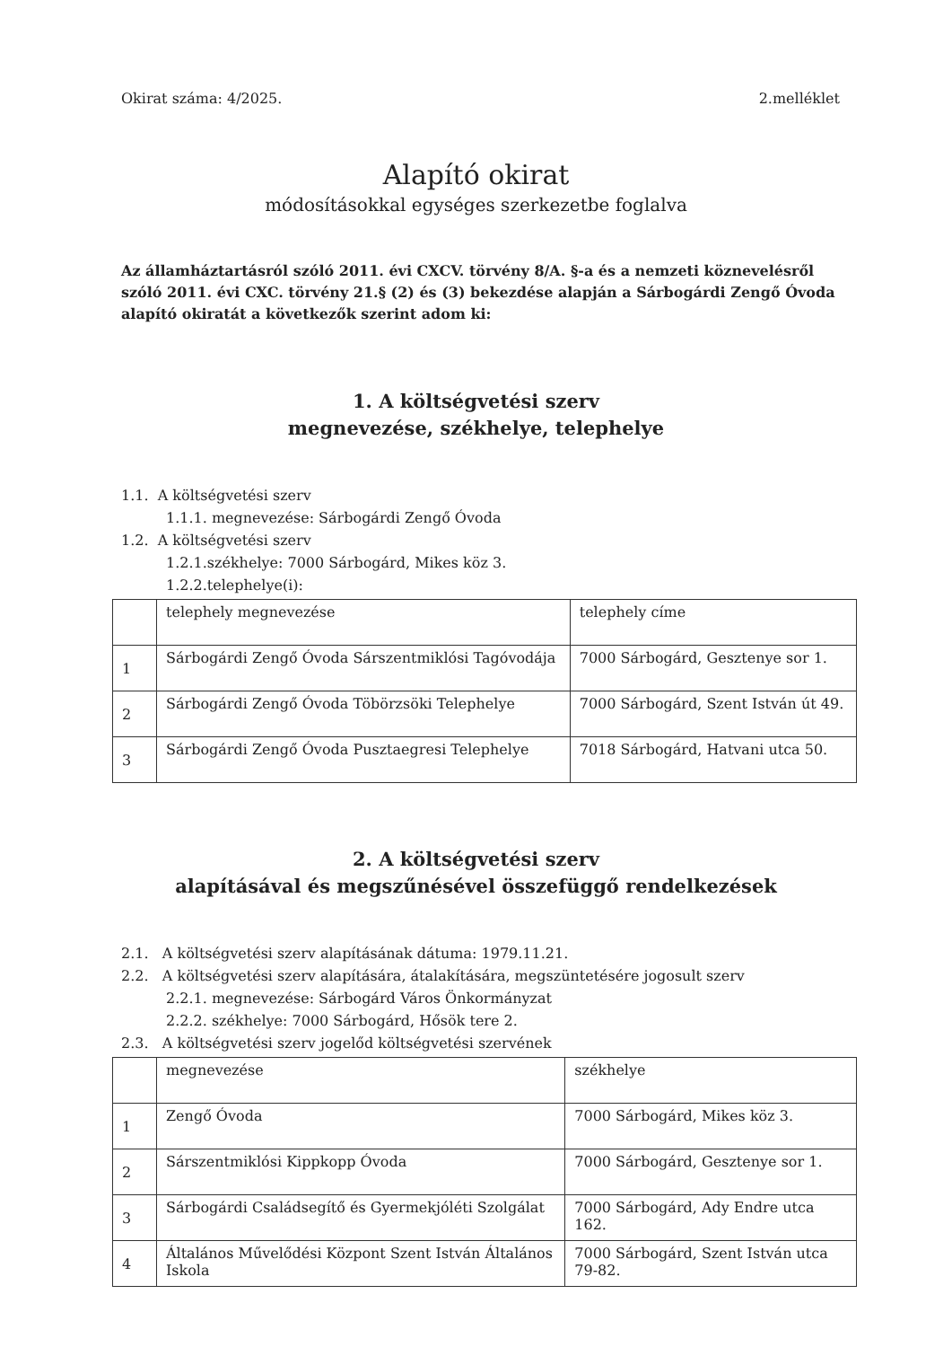Okirat száma: 4/2025. 2.melléklet
Alapító okirat
módosításokkal egységes szerkezetbe foglalva
Az államháztartásról szóló 2011. évi CXCV. törvény 8/A. §-a és a nemzeti köznevelésről szóló 2011. évi CXC. törvény 21.§ (2) és (3) bekezdése alapján a Sárbogárdi Zengő Óvoda alapító okiratát a következők szerint adom ki:
1. A költségvetési szerv
megnevezése, székhelye, telephelye
1.1. A költségvetési szerv
1.1.1. megnevezése: Sárbogárdi Zengő Óvoda
1.2. A költségvetési szerv
1.2.1.székhelye: 7000 Sárbogárd, Mikes köz 3.
1.2.2.telephelye(i):
| | telephely megnevezése | telephely címe |
| 1 | Sárbogárdi Zengő Óvoda Sárszentmiklósi Tagóvodája | 7000 Sárbogárd, Gesztenye sor 1. |
| 2 | Sárbogárdi Zengő Óvoda Töbörzsöki Telephelye | 7000 Sárbogárd, Szent István út 49. |
| 3 | Sárbogárdi Zengő Óvoda Pusztaegresi Telephelye | 7018 Sárbogárd, Hatvani utca 50. |
2. A költségvetési szerv
alapításával és megszűnésével összefüggő rendelkezések
2.1. A költségvetési szerv alapításának dátuma: 1979.11.21.
2.2. A költségvetési szerv alapítására, átalakítására, megszüntetésére jogosult szerv
2.2.1. megnevezése: Sárbogárd Város Önkormányzat
2.2.2. székhelye: 7000 Sárbogárd, Hősök tere 2.
2.3. A költségvetési szerv jogelőd költségvetési szervének
| | megnevezése | székhelye |
| 1 | Zengő Óvoda | 7000 Sárbogárd, Mikes köz 3. |
| 2 | Sárszentmiklósi Kippkopp Óvoda | 7000 Sárbogárd, Gesztenye sor 1. |
| 3 | Sárbogárdi Családsegítő és Gyermekjóléti Szolgálat | 7000 Sárbogárd, Ady Endre utca 162. |
| 4 | Általános Művelődési Központ Szent István Általános Iskola | 7000 Sárbogárd, Szent István utca 79-82. |